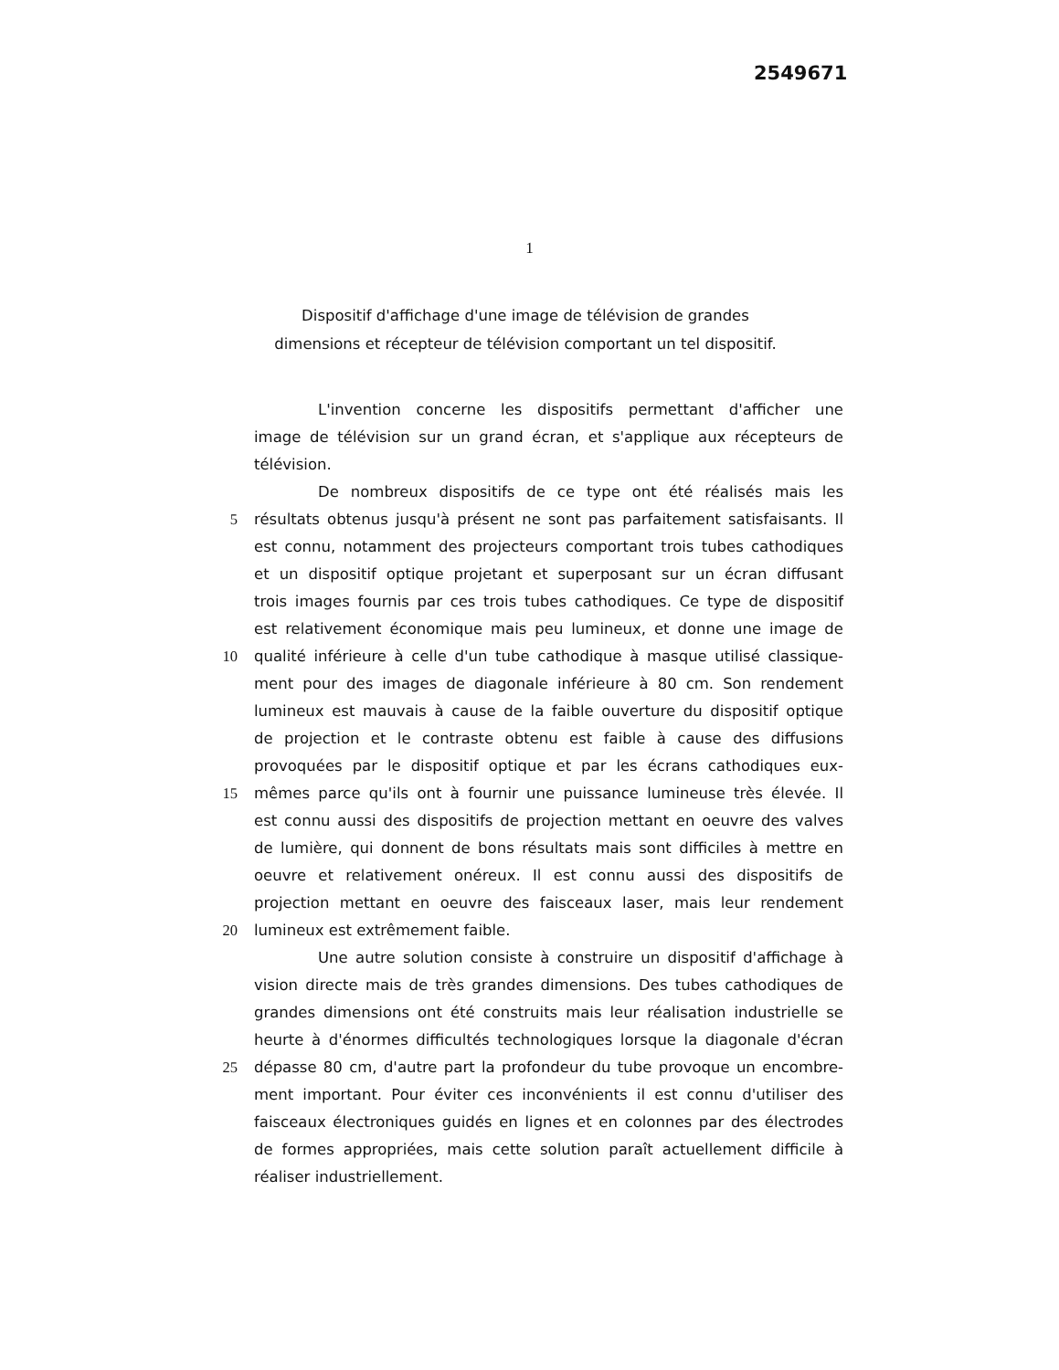2549671
1
Dispositif d'affichage d'une image de télévision de grandes dimensions et récepteur de télévision comportant un tel dispositif.
L'invention concerne les dispositifs permettant d'afficher une
image de télévision sur un grand écran, et s'applique aux récepteurs de
télévision.
De nombreux dispositifs de ce type ont été réalisés mais les
5 résultats obtenus jusqu'à présent ne sont pas parfaitement satisfaisants. Il
est connu, notamment des projecteurs comportant trois tubes cathodiques
et un dispositif optique projetant et superposant sur un écran diffusant
trois images fournis par ces trois tubes cathodiques. Ce type de dispositif
est relativement économique mais peu lumineux, et donne une image de
10 qualité inférieure à celle d'un tube cathodique à masque utilisé classique-
ment pour des images de diagonale inférieure à 80 cm. Son rendement
lumineux est mauvais à cause de la faible ouverture du dispositif optique
de projection et le contraste obtenu est faible à cause des diffusions
provoquées par le dispositif optique et par les écrans cathodiques eux-
15 mêmes parce qu'ils ont à fournir une puissance lumineuse très élevée. Il
est connu aussi des dispositifs de projection mettant en oeuvre des valves
de lumière, qui donnent de bons résultats mais sont difficiles à mettre en
oeuvre et relativement onéreux. Il est connu aussi des dispositifs de
projection mettant en oeuvre des faisceaux laser, mais leur rendement
20 lumineux est extrêmement faible.
Une autre solution consiste à construire un dispositif d'affichage à
vision directe mais de très grandes dimensions. Des tubes cathodiques de
grandes dimensions ont été construits mais leur réalisation industrielle se
heurte à d'énormes difficultés technologiques lorsque la diagonale d'écran
25 dépasse 80 cm, d'autre part la profondeur du tube provoque un encombre-
ment important. Pour éviter ces inconvénients il est connu d'utiliser des
faisceaux électroniques guidés en lignes et en colonnes par des électrodes
de formes appropriées, mais cette solution paraît actuellement difficile à
réaliser industriellement.